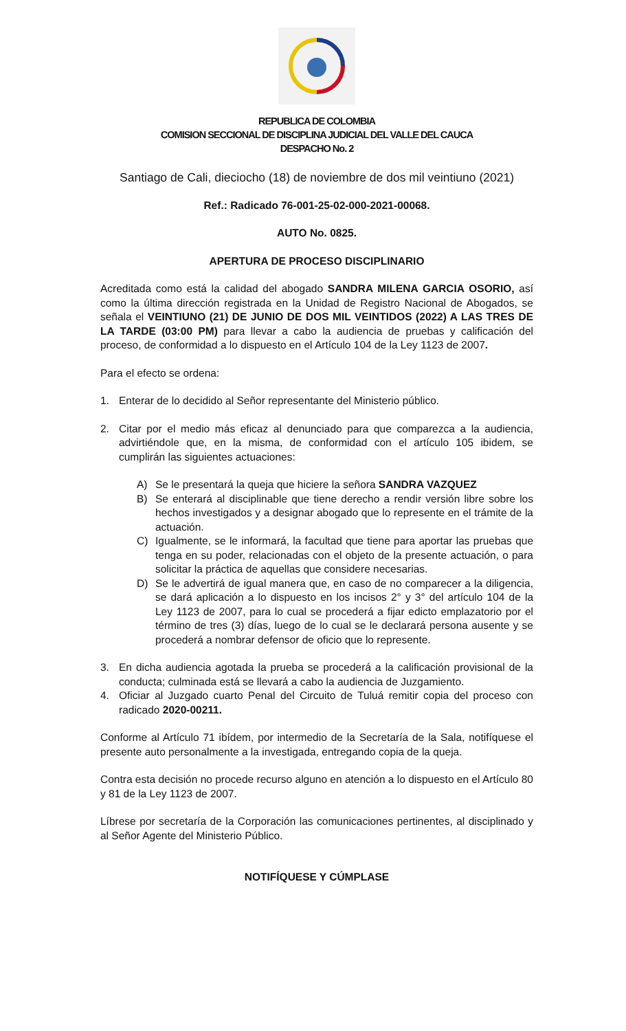REPUBLICA DE COLOMBIA
COMISION SECCIONAL DE DISCIPLINA JUDICIAL DEL VALLE DEL CAUCA
DESPACHO No. 2
Santiago de Cali, dieciocho (18) de noviembre de dos mil veintiuno (2021)
Ref.: Radicado 76-001-25-02-000-2021-00068.
AUTO No. 0825.
APERTURA DE PROCESO DISCIPLINARIO
Acreditada como está la calidad del abogado SANDRA MILENA GARCIA OSORIO, así como la última dirección registrada en la Unidad de Registro Nacional de Abogados, se señala el VEINTIUNO (21) DE JUNIO DE DOS MIL VEINTIDOS (2022) A LAS TRES DE LA TARDE (03:00 PM) para llevar a cabo la audiencia de pruebas y calificación del proceso, de conformidad a lo dispuesto en el Artículo 104 de la Ley 1123 de 2007.
Para el efecto se ordena:
1. Enterar de lo decidido al Señor representante del Ministerio público.
2. Citar por el medio más eficaz al denunciado para que comparezca a la audiencia, advirtiéndole que, en la misma, de conformidad con el artículo 105 ibidem, se cumplirán las siguientes actuaciones:
A) Se le presentará la queja que hiciere la señora SANDRA VAZQUEZ
B) Se enterará al disciplinable que tiene derecho a rendir versión libre sobre los hechos investigados y a designar abogado que lo represente en el trámite de la actuación.
C) Igualmente, se le informará, la facultad que tiene para aportar las pruebas que tenga en su poder, relacionadas con el objeto de la presente actuación, o para solicitar la práctica de aquellas que considere necesarias.
D) Se le advertirá de igual manera que, en caso de no comparecer a la diligencia, se dará aplicación a lo dispuesto en los incisos 2° y 3° del artículo 104 de la Ley 1123 de 2007, para lo cual se procederá a fijar edicto emplazatorio por el término de tres (3) días, luego de lo cual se le declarará persona ausente y se procederá a nombrar defensor de oficio que lo represente.
3. En dicha audiencia agotada la prueba se procederá a la calificación provisional de la conducta; culminada está se llevará a cabo la audiencia de Juzgamiento.
4. Oficiar al Juzgado cuarto Penal del Circuito de Tuluá remitir copia del proceso con radicado 2020-00211.
Conforme al Artículo 71 ibídem, por intermedio de la Secretaría de la Sala, notifíquese el presente auto personalmente a la investigada, entregando copia de la queja.
Contra esta decisión no procede recurso alguno en atención a lo dispuesto en el Artículo 80 y 81 de la Ley 1123 de 2007.
Líbrese por secretaría de la Corporación las comunicaciones pertinentes, al disciplinado y al Señor Agente del Ministerio Público.
NOTIFÍQUESE Y CÚMPLASE